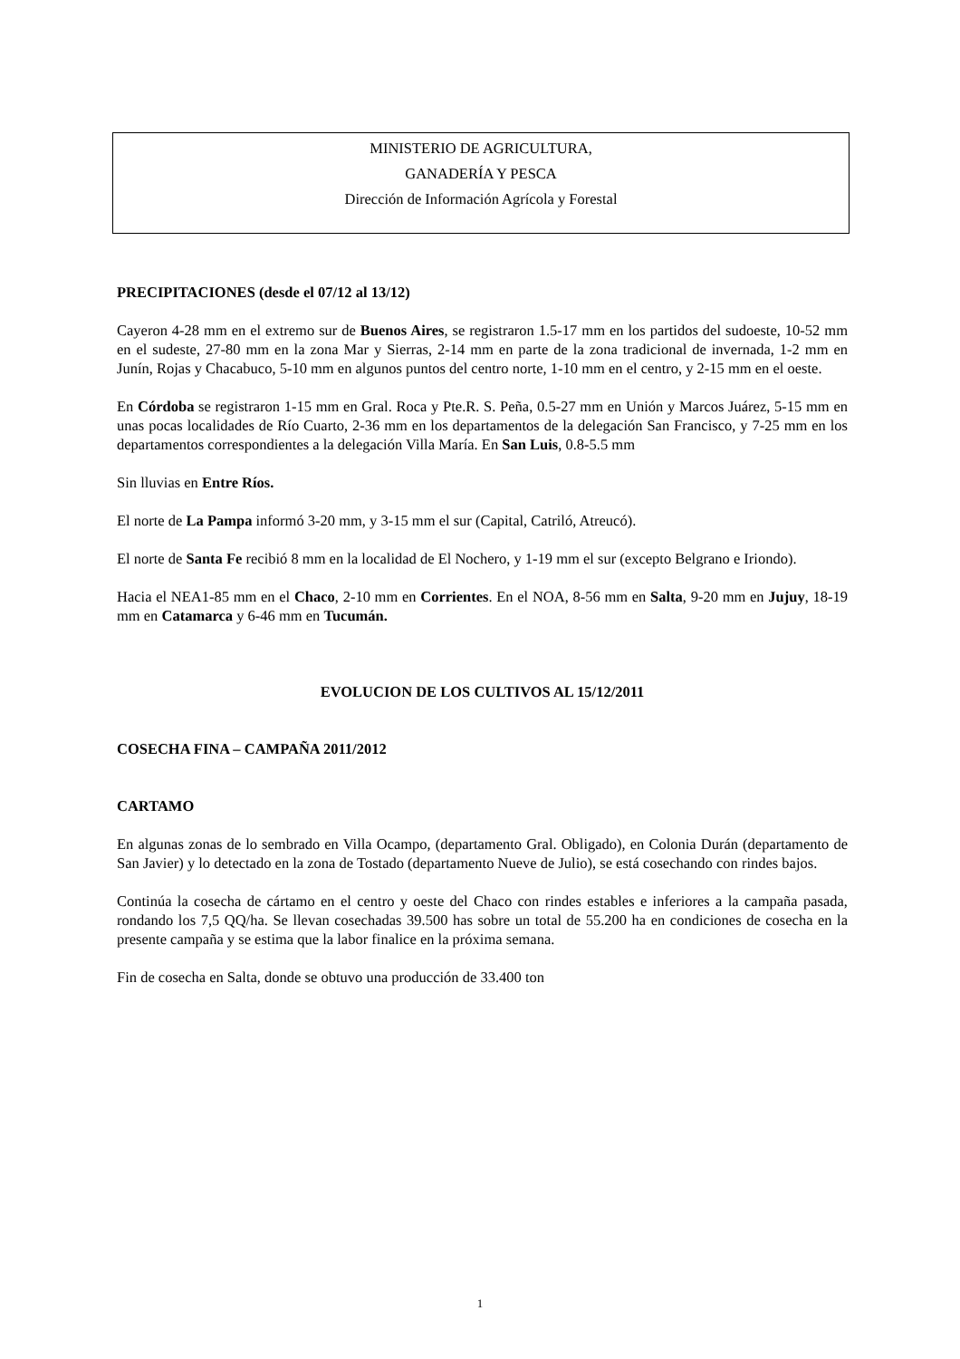MINISTERIO DE AGRICULTURA,
GANADERÍA Y PESCA
Dirección de Información Agrícola y Forestal
PRECIPITACIONES (desde el 07/12 al 13/12)
Cayeron 4-28 mm en el extremo sur de Buenos Aires, se registraron 1.5-17 mm en los partidos del sudoeste, 10-52 mm en el sudeste, 27-80 mm en la zona Mar y Sierras, 2-14 mm en parte de la zona tradicional de invernada, 1-2 mm en Junín, Rojas y Chacabuco, 5-10 mm en algunos puntos del centro norte, 1-10 mm en el centro, y 2-15 mm en el oeste.
En Córdoba se registraron 1-15 mm en Gral. Roca y Pte.R. S. Peña, 0.5-27 mm en Unión y Marcos Juárez, 5-15 mm en unas pocas localidades de Río Cuarto, 2-36 mm en los departamentos de la delegación San Francisco, y 7-25 mm en los departamentos correspondientes a la delegación Villa María. En San Luis, 0.8-5.5 mm
Sin lluvias en Entre Ríos.
El norte de La Pampa informó 3-20 mm, y 3-15 mm el sur (Capital, Catriló, Atreucó).
El norte de Santa Fe recibió 8 mm en la localidad de El Nochero, y 1-19 mm el sur (excepto Belgrano e Iriondo).
Hacia el NEA1-85 mm en el Chaco, 2-10 mm en Corrientes. En el NOA, 8-56 mm en Salta, 9-20 mm en Jujuy, 18-19 mm en Catamarca y 6-46 mm en Tucumán.
EVOLUCION DE LOS CULTIVOS AL 15/12/2011
COSECHA FINA – CAMPAÑA 2011/2012
CARTAMO
En algunas zonas de lo sembrado en Villa Ocampo, (departamento Gral. Obligado), en Colonia Durán (departamento de San Javier) y lo detectado en la zona de Tostado (departamento Nueve de Julio), se está cosechando con rindes bajos.
Continúa la cosecha de cártamo en el centro y oeste del Chaco con rindes estables e inferiores a la campaña pasada, rondando los 7,5 QQ/ha. Se llevan cosechadas 39.500 has sobre un total de 55.200 ha en condiciones de cosecha en la presente campaña y se estima que la labor finalice en la próxima semana.
Fin de cosecha en Salta, donde se obtuvo una producción de 33.400 ton
1